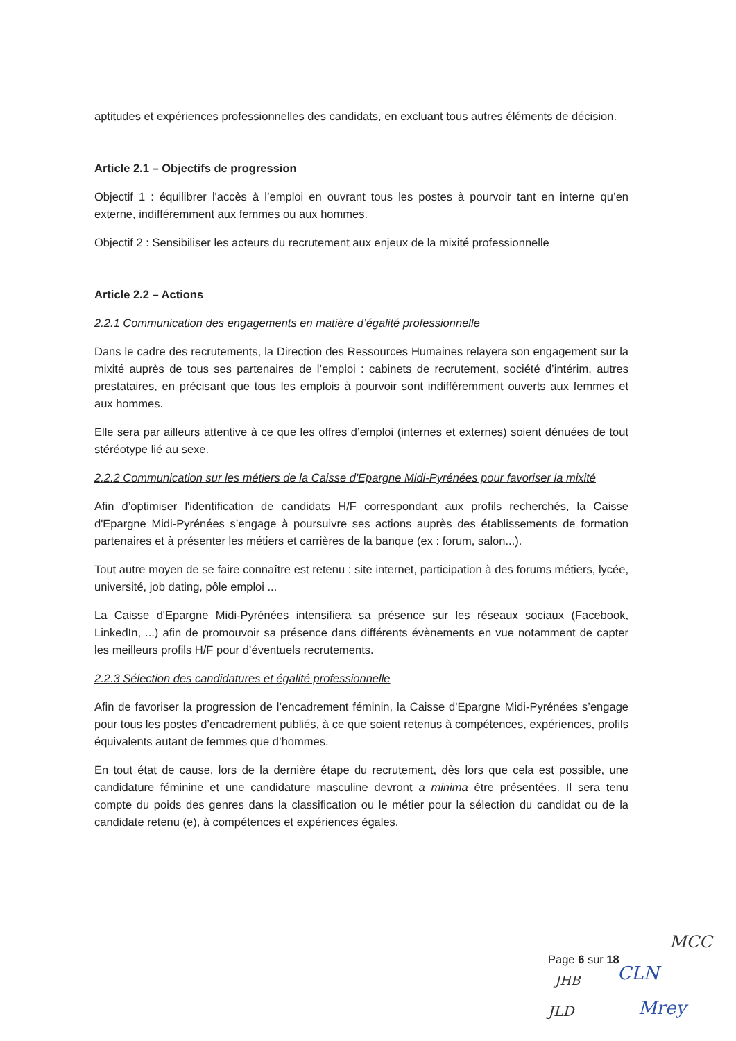aptitudes et expériences professionnelles des candidats, en excluant tous autres éléments de décision.
Article 2.1 – Objectifs de progression
Objectif 1 : équilibrer l'accès à l’emploi en ouvrant tous les postes à pourvoir tant en interne qu’en externe, indifféremment aux femmes ou aux hommes.
Objectif 2 : Sensibiliser les acteurs du recrutement aux enjeux de la mixité professionnelle
Article 2.2 – Actions
2.2.1 Communication des engagements en matière d’égalité professionnelle
Dans le cadre des recrutements, la Direction des Ressources Humaines relayera son engagement sur la mixité auprès de tous ses partenaires de l’emploi : cabinets de recrutement, société d’intérim, autres prestataires, en précisant que tous les emplois à pourvoir sont indifféremment ouverts aux femmes et aux hommes.
Elle sera par ailleurs attentive à ce que les offres d’emploi (internes et externes) soient dénuées de tout stéréotype lié au sexe.
2.2.2 Communication sur les métiers de la Caisse d'Epargne Midi-Pyrénées pour favoriser la mixité
Afin d’optimiser l'identification de candidats H/F correspondant aux profils recherchés, la Caisse d'Epargne Midi-Pyrénées s’engage à poursuivre ses actions auprès des établissements de formation partenaires et à présenter les métiers et carrières de la banque (ex : forum, salon...).
Tout autre moyen de se faire connaître est retenu : site internet, participation à des forums métiers, lycée, université, job dating, pôle emploi ...
La Caisse d'Epargne Midi-Pyrénées intensifiera sa présence sur les réseaux sociaux (Facebook, LinkedIn, ...) afin de promouvoir sa présence dans différents évènements en vue notamment de capter les meilleurs profils H/F pour d’éventuels recrutements.
2.2.3 Sélection des candidatures et égalité professionnelle
Afin de favoriser la progression de l’encadrement féminin, la Caisse d'Epargne Midi-Pyrénées s’engage pour tous les postes d’encadrement publiés, à ce que soient retenus à compétences, expériences, profils équivalents autant de femmes que d’hommes.
En tout état de cause, lors de la dernière étape du recrutement, dès lors que cela est possible, une candidature féminine et une candidature masculine devront a minima être présentées. Il sera tenu compte du poids des genres dans la classification ou le métier pour la sélection du candidat ou de la candidate retenu (e), à compétences et expériences égales.
Page 6 sur 18
MCC
JHB CLN
JLD Mrey